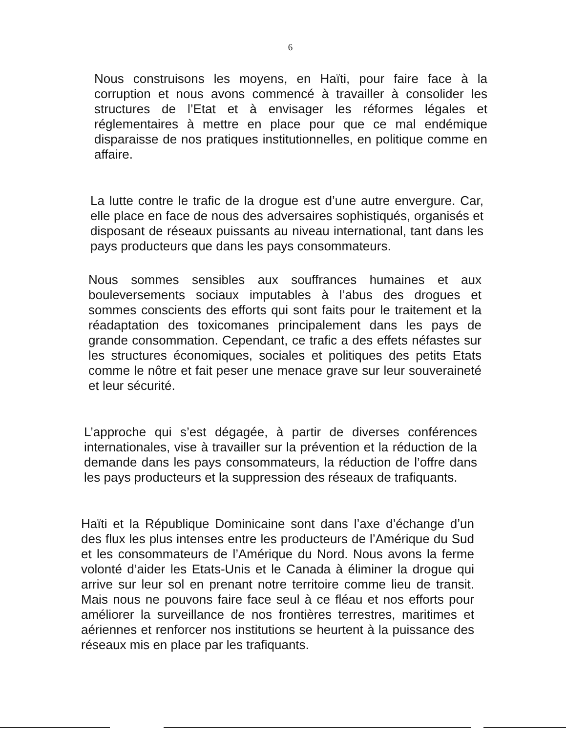6
Nous construisons les moyens, en Haïti, pour faire face à la corruption et nous avons commencé à travailler à consolider les structures de l’Etat et à envisager les réformes légales et réglementaires à mettre en place pour que ce mal endémique disparaisse de nos pratiques institutionnelles, en politique comme en affaire.
La lutte contre le trafic de la drogue est d’une autre envergure. Car, elle place en face de nous des adversaires sophistiqués, organisés et disposant de réseaux puissants au niveau international, tant dans les pays producteurs que dans les pays consommateurs.
Nous sommes sensibles aux souffrances humaines et aux bouleversements sociaux imputables à l’abus des drogues et sommes conscients des efforts qui sont faits pour le traitement et la réadaptation des toxicomanes principalement dans les pays de grande consommation. Cependant, ce trafic a des effets néfastes sur les structures économiques, sociales et politiques des petits Etats comme le nôtre et fait peser une menace grave sur leur souveraineté et leur sécurité.
L’approche qui s’est dégagée, à partir de diverses conférences internationales, vise à travailler sur la prévention et la réduction de la demande dans les pays consommateurs, la réduction de l’offre dans les pays producteurs et la suppression des réseaux de trafiquants.
Haïti et la République Dominicaine sont dans l’axe d’échange d’un des flux les plus intenses entre les producteurs de l’Amérique du Sud et les consommateurs de l’Amérique du Nord. Nous avons la ferme volonté d’aider les Etats-Unis et le Canada à éliminer la drogue qui arrive sur leur sol en prenant notre territoire comme lieu de transit. Mais nous ne pouvons faire face seul à ce fléau et nos efforts pour améliorer la surveillance de nos frontières terrestres, maritimes et aériennes et renforcer nos institutions se heurtent à la puissance des réseaux mis en place par les trafiquants.